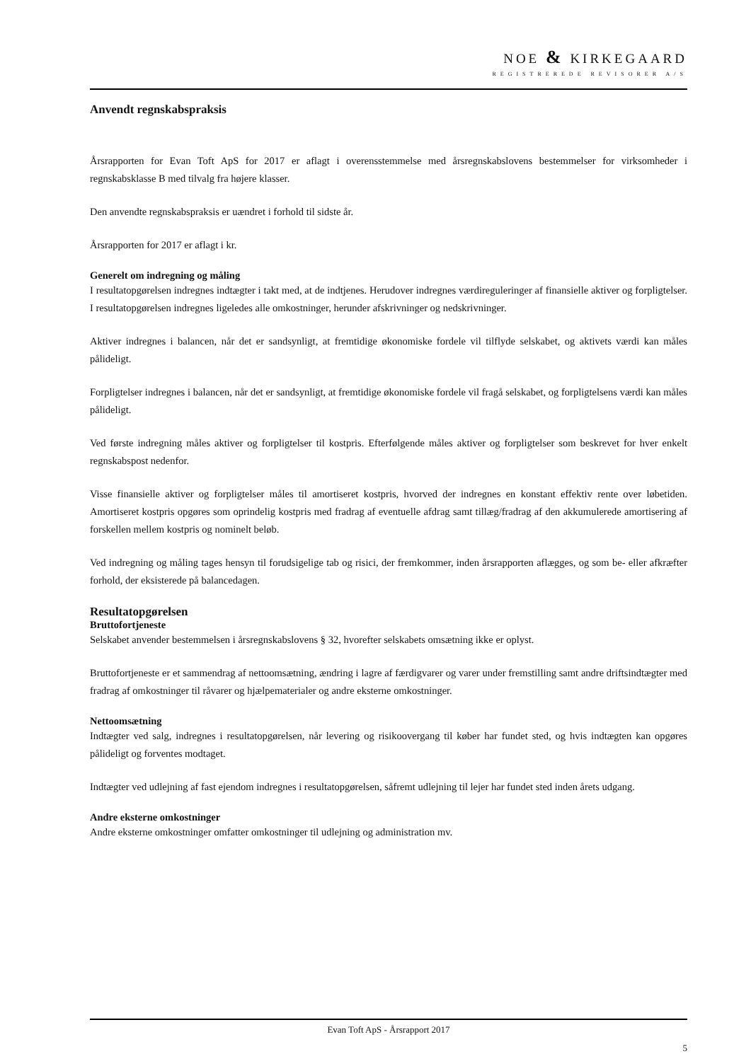NOE & KIRKEGAARD
REGISTREREDE REVISORER A/S
Anvendt regnskabspraksis
Årsrapporten for Evan Toft ApS for 2017 er aflagt i overensstemmelse med årsregnskabslovens bestemmelser for virksomheder i regnskabsklasse B med tilvalg fra højere klasser.
Den anvendte regnskabspraksis er uændret i forhold til sidste år.
Årsrapporten for 2017 er aflagt i kr.
Generelt om indregning og måling
I resultatopgørelsen indregnes indtægter i takt med, at de indtjenes. Herudover indregnes værdireguleringer af finansielle aktiver og forpligtelser. I resultatopgørelsen indregnes ligeledes alle omkostninger, herunder afskrivninger og nedskrivninger.
Aktiver indregnes i balancen, når det er sandsynligt, at fremtidige økonomiske fordele vil tilflyde selskabet, og aktivets værdi kan måles pålideligt.
Forpligtelser indregnes i balancen, når det er sandsynligt, at fremtidige økonomiske fordele vil fragå selskabet, og forpligtelsens værdi kan måles pålideligt.
Ved første indregning måles aktiver og forpligtelser til kostpris. Efterfølgende måles aktiver og forpligtelser som beskrevet for hver enkelt regnskabspost nedenfor.
Visse finansielle aktiver og forpligtelser måles til amortiseret kostpris, hvorved der indregnes en konstant effektiv rente over løbetiden. Amortiseret kostpris opgøres som oprindelig kostpris med fradrag af eventuelle afdrag samt tillæg/fradrag af den akkumulerede amortisering af forskellen mellem kostpris og nominelt beløb.
Ved indregning og måling tages hensyn til forudsigelige tab og risici, der fremkommer, inden årsrapporten aflægges, og som be- eller afkræfter forhold, der eksisterede på balancedagen.
Resultatopgørelsen
Bruttofortjeneste
Selskabet anvender bestemmelsen i årsregnskabslovens § 32, hvorefter selskabets omsætning ikke er oplyst.
Bruttofortjeneste er et sammendrag af nettoomsætning, ændring i lagre af færdigvarer og varer under fremstilling samt andre driftsindtægter med fradrag af omkostninger til råvarer og hjælpematerialer og andre eksterne omkostninger.
Nettoomsætning
Indtægter ved salg, indregnes i resultatopgørelsen, når levering og risikoovergang til køber har fundet sted, og hvis indtægten kan opgøres pålideligt og forventes modtaget.
Indtægter ved udlejning af fast ejendom indregnes i resultatopgørelsen, såfremt udlejning til lejer har fundet sted inden årets udgang.
Andre eksterne omkostninger
Andre eksterne omkostninger omfatter omkostninger til udlejning og administration mv.
Evan Toft ApS - Årsrapport 2017
5